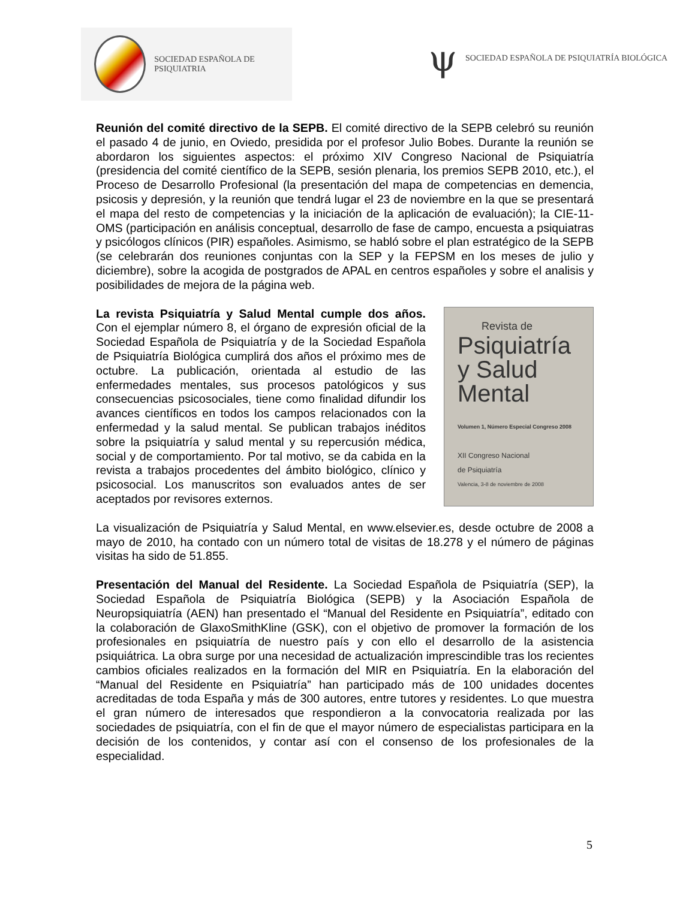SOCIEDAD ESPAÑOLA DE PSIQUIATRIA
ψ
SOCIEDAD ESPAÑOLA DE PSIQUIATRÍA BIOLÓGICA
Reunión del comité directivo de la SEPB. El comité directivo de la SEPB celebró su reunión el pasado 4 de junio, en Oviedo, presidida por el profesor Julio Bobes. Durante la reunión se abordaron los siguientes aspectos: el próximo XIV Congreso Nacional de Psiquiatría (presidencia del comité científico de la SEPB, sesión plenaria, los premios SEPB 2010, etc.), el Proceso de Desarrollo Profesional (la presentación del mapa de competencias en demencia, psicosis y depresión, y la reunión que tendrá lugar el 23 de noviembre en la que se presentará el mapa del resto de competencias y la iniciación de la aplicación de evaluación); la CIE-11-OMS (participación en análisis conceptual, desarrollo de fase de campo, encuesta a psiquiatras y psicólogos clínicos (PIR) españoles. Asimismo, se habló sobre el plan estratégico de la SEPB (se celebrarán dos reuniones conjuntas con la SEP y la FEPSM en los meses de julio y diciembre), sobre la acogida de postgrados de APAL en centros españoles y sobre el analisis y posibilidades de mejora de la página web.
La revista Psiquiatría y Salud Mental cumple dos años. Con el ejemplar número 8, el órgano de expresión oficial de la Sociedad Española de Psiquiatría y de la Sociedad Española de Psiquiatría Biológica cumplirá dos años el próximo mes de octubre. La publicación, orientada al estudio de las enfermedades mentales, sus procesos patológicos y sus consecuencias psicosociales, tiene como finalidad difundir los avances científicos en todos los campos relacionados con la enfermedad y la salud mental. Se publican trabajos inéditos sobre la psiquiatría y salud mental y su repercusión médica, social y de comportamiento. Por tal motivo, se da cabida en la revista a trabajos procedentes del ámbito biológico, clínico y psicosocial. Los manuscritos son evaluados antes de ser aceptados por revisores externos.
Revista de
Psiquiatría
y Salud Mental
Volumen 1, Número Especial Congreso 2008
XII Congreso Nacional
de Psiquiatría
Valencia, 3-8 de noviembre de 2008
La visualización de Psiquiatría y Salud Mental, en www.elsevier.es, desde octubre de 2008 a mayo de 2010, ha contado con un número total de visitas de 18.278 y el número de páginas visitas ha sido de 51.855.
Presentación del Manual del Residente. La Sociedad Española de Psiquiatría (SEP), la Sociedad Española de Psiquiatría Biológica (SEPB) y la Asociación Española de Neuropsiquiatría (AEN) han presentado el “Manual del Residente en Psiquiatría”, editado con la colaboración de GlaxoSmithKline (GSK), con el objetivo de promover la formación de los profesionales en psiquiatría de nuestro país y con ello el desarrollo de la asistencia psiquiátrica. La obra surge por una necesidad de actualización imprescindible tras los recientes cambios oficiales realizados en la formación del MIR en Psiquiatría. En la elaboración del “Manual del Residente en Psiquiatría” han participado más de 100 unidades docentes acreditadas de toda España y más de 300 autores, entre tutores y residentes. Lo que muestra el gran número de interesados que respondieron a la convocatoria realizada por las sociedades de psiquiatría, con el fin de que el mayor número de especialistas participara en la decisión de los contenidos, y contar así con el consenso de los profesionales de la especialidad.
5